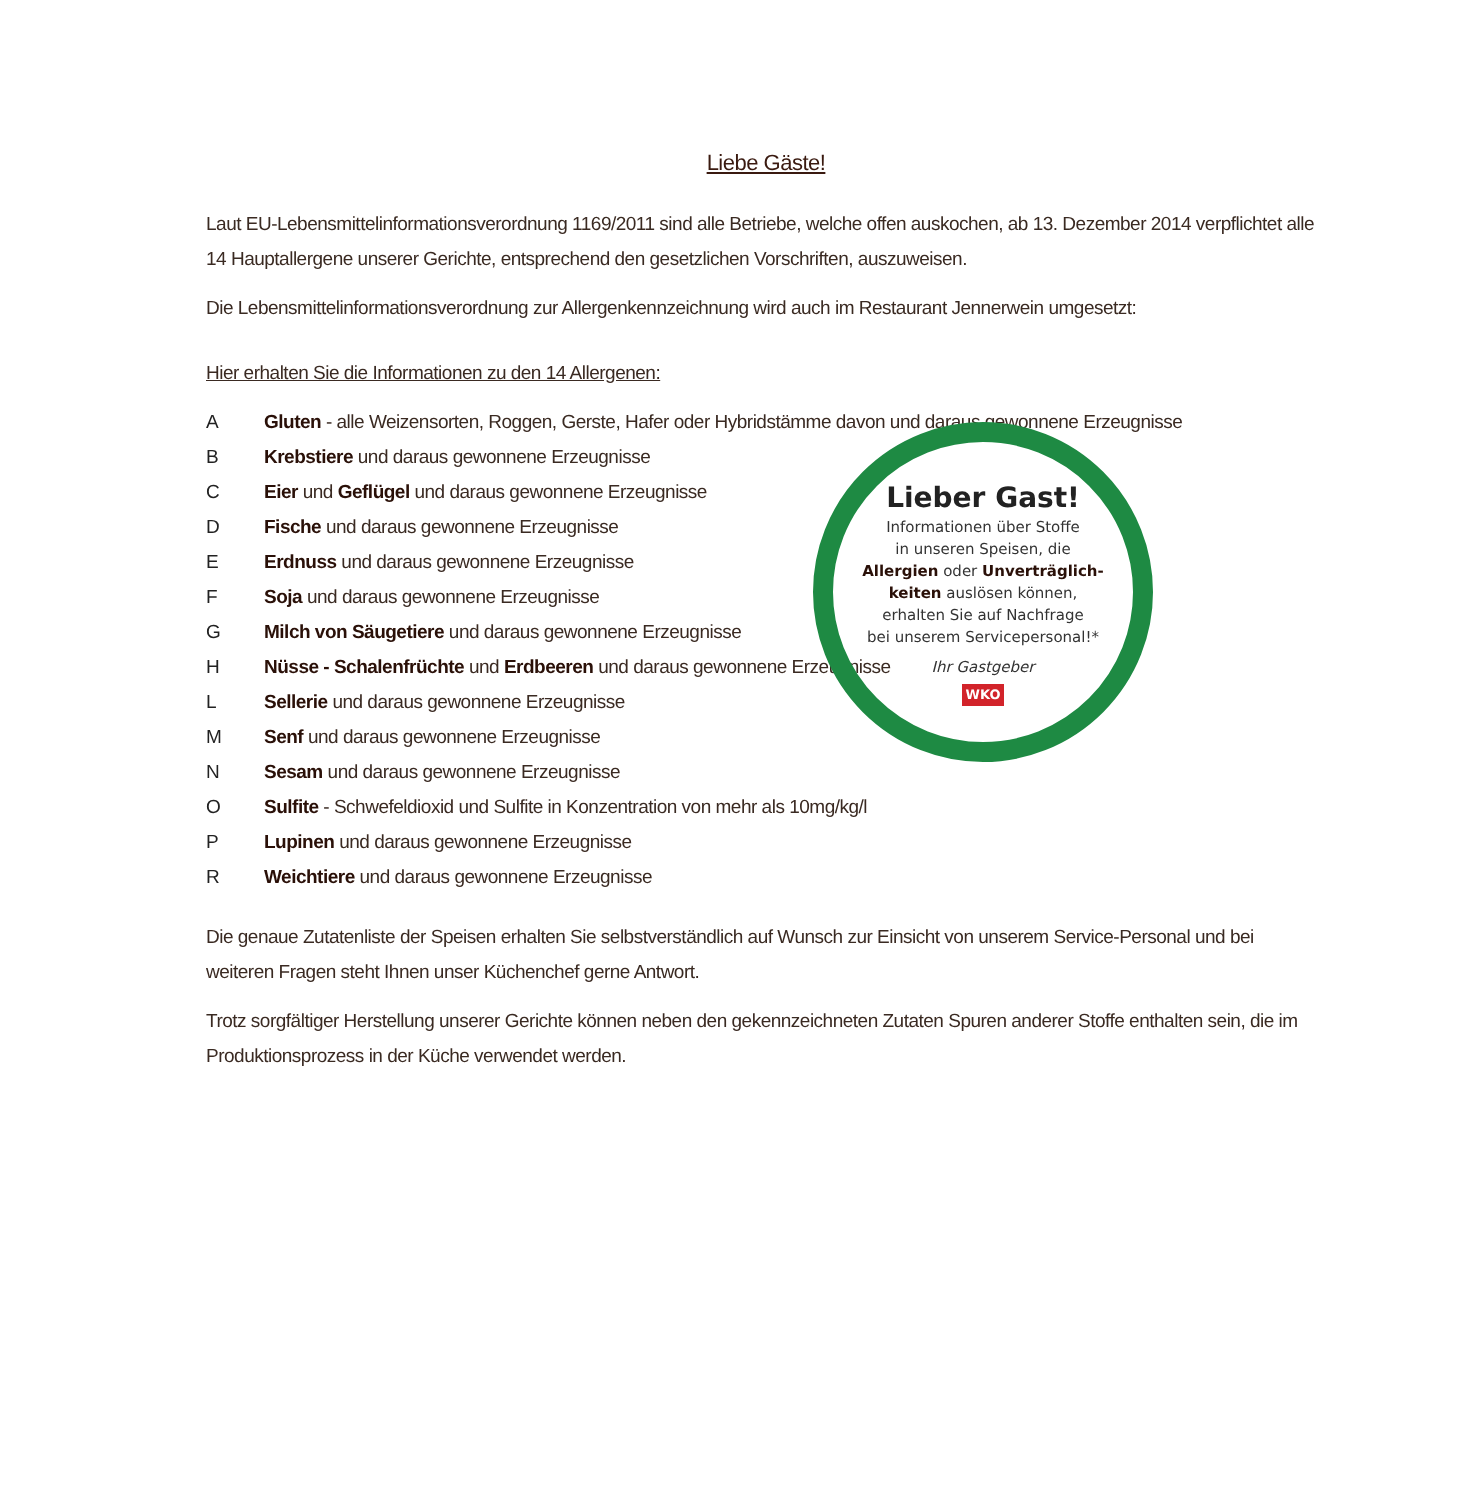Liebe Gäste!
Laut EU-Lebensmittelinformationsverordnung 1169/2011 sind alle Betriebe, welche offen auskochen, ab 13. Dezember 2014 verpflichtet alle 14 Hauptallergene unserer Gerichte, entsprechend den gesetzlichen Vorschriften, auszuweisen.
Die Lebensmittelinformationsverordnung zur Allergenkennzeichnung wird auch im Restaurant Jennerwein umgesetzt:
Hier erhalten Sie die Informationen zu den 14 Allergenen:
A Gluten - alle Weizensorten, Roggen, Gerste, Hafer oder Hybridstämme davon und daraus gewonnene Erzeugnisse
B Krebstiere und daraus gewonnene Erzeugnisse
C Eier und Geflügel und daraus gewonnene Erzeugnisse
D Fische und daraus gewonnene Erzeugnisse
E Erdnuss und daraus gewonnene Erzeugnisse
F Soja und daraus gewonnene Erzeugnisse
G Milch von Säugetiere und daraus gewonnene Erzeugnisse
H Nüsse - Schalenfrüchte und Erdbeeren und daraus gewonnene Erzeugnisse
L Sellerie und daraus gewonnene Erzeugnisse
M Senf und daraus gewonnene Erzeugnisse
N Sesam und daraus gewonnene Erzeugnisse
O Sulfite - Schwefeldioxid und Sulfite in Konzentration von mehr als 10mg/kg/l
P Lupinen und daraus gewonnene Erzeugnisse
R Weichtiere und daraus gewonnene Erzeugnisse
Die genaue Zutatenliste der Speisen erhalten Sie selbstverständlich auf Wunsch zur Einsicht von unserem Service-Personal und bei weiteren Fragen steht Ihnen unser Küchenchef gerne Antwort.
Trotz sorgfältiger Herstellung unserer Gerichte können neben den gekennzeichneten Zutaten Spuren anderer Stoffe enthalten sein, die im Produktionsprozess in der Küche verwendet werden.
Lieber Gast!
Informationen über Stoffe
in unseren Speisen, die
Allergien oder Unverträglich-
keiten auslösen können,
erhalten Sie auf Nachfrage
bei unserem Servicepersonal!*
Ihr Gastgeber
WKO